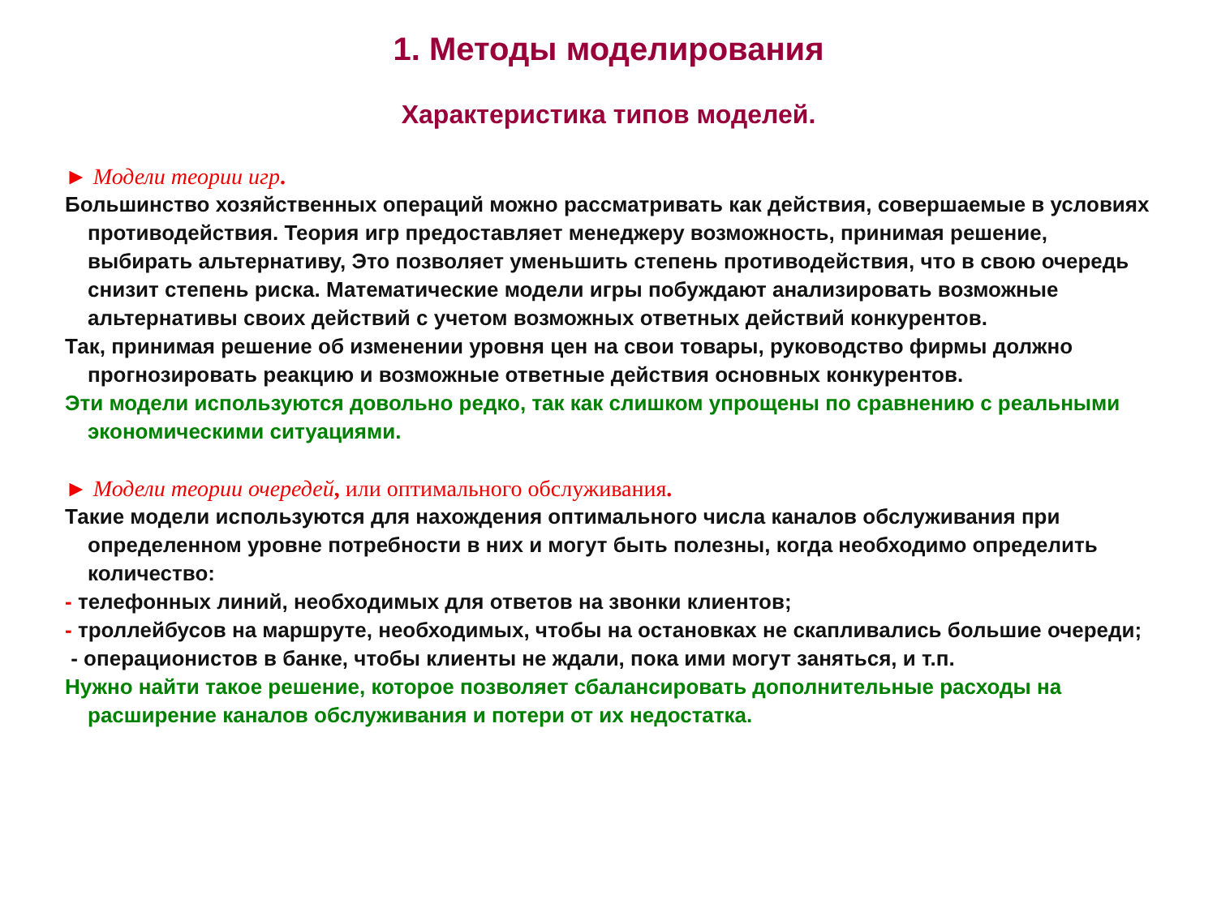1. Методы моделирования
Характеристика типов моделей.
► Модели теории игр.
Большинство хозяйственных операций можно рассматривать как действия, совершаемые в условиях противодействия. Теория игр предоставляет менеджеру возможность, принимая решение, выбирать альтернативу, Это позволяет уменьшить степень противодействия, что в свою очередь снизит степень риска. Математические модели игры побуждают анализировать возможные альтернативы своих действий с учетом возможных ответных действий конкурентов.
Так, принимая решение об изменении уровня цен на свои товары, руководство фирмы должно прогнозировать реакцию и возможные ответные действия основных конкурентов.
Эти модели используются довольно редко, так как слишком упрощены по сравнению с реальными экономическими ситуациями.
► Модели теории очередей, или оптимального обслуживания.
Такие модели используются для нахождения оптимального числа каналов обслуживания при определенном уровне потребности в них и могут быть полезны, когда необходимо определить количество:
- телефонных линий, необходимых для ответов на звонки клиентов;
- троллейбусов на маршруте, необходимых, чтобы на остановках не скапливались большие очереди;
- операционистов в банке, чтобы клиенты не ждали, пока ими могут заняться, и т.п.
Нужно найти такое решение, которое позволяет сбалансировать дополнительные расходы на расширение каналов обслуживания и потери от их недостатка.